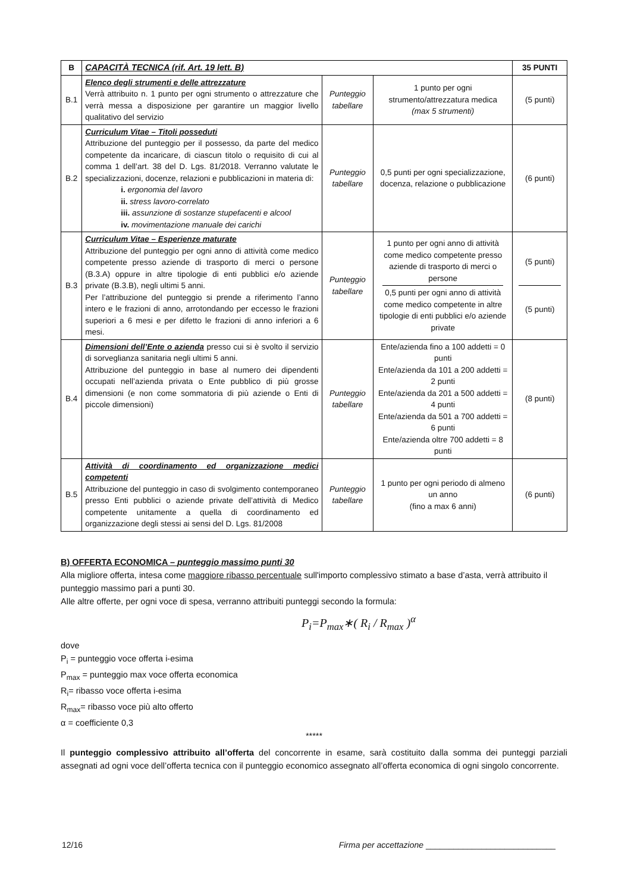| B | CAPACITÀ TECNICA (rif. Art. 19 lett. B) | | | 35 PUNTI |
| B.1 | Elenco degli strumenti e delle attrezzature Verrà attribuito n. 1 punto per ogni strumento o attrezzature che verrà messa a disposizione per garantire un maggior livello qualitativo del servizio | Punteggio tabellare | 1 punto per ogni strumento/attrezzatura medica (max 5 strumenti) | (5 punti) |
| B.2 | Curriculum Vitae – Titoli posseduti Attribuzione del punteggio per il possesso, da parte del medico competente da incaricare, di ciascun titolo o requisito di cui al comma 1 dell’art. 38 del D. Lgs. 81/2018. Verranno valutate le specializzazioni, docenze, relazioni e pubblicazioni in materia di: i. ergonomia del lavoro ii. stress lavoro-correlato iii. assunzione di sostanze stupefacenti e alcool iv. movimentazione manuale dei carichi | Punteggio tabellare | 0,5 punti per ogni specializzazione, docenza, relazione o pubblicazione | (6 punti) |
| B.3 | Curriculum Vitae – Esperienze maturate Attribuzione del punteggio per ogni anno di attività come medico competente presso aziende di trasporto di merci o persone (B.3.A) oppure in altre tipologie di enti pubblici e/o aziende private (B.3.B), negli ultimi 5 anni. Per l’attribuzione del punteggio si prende a riferimento l’anno intero e le frazioni di anno, arrotondando per eccesso le frazioni superiori a 6 mesi e per difetto le frazioni di anno inferiori a 6 mesi. | Punteggio tabellare | 1 punto per ogni anno di attività come medico competente presso aziende di trasporto di merci o persone 0,5 punti per ogni anno di attività come medico competente in altre tipologie di enti pubblici e/o aziende private | (5 punti) (5 punti) |
| B.4 | Dimensioni dell’Ente o azienda presso cui si è svolto il servizio di sorveglianza sanitaria negli ultimi 5 anni. Attribuzione del punteggio in base al numero dei dipendenti occupati nell’azienda privata o Ente pubblico di più grosse dimensioni (e non come sommatoria di più aziende o Enti di piccole dimensioni) | Punteggio tabellare | Ente/azienda fino a 100 addetti = 0 punti Ente/azienda da 101 a 200 addetti = 2 punti Ente/azienda da 201 a 500 addetti = 4 punti Ente/azienda da 501 a 700 addetti = 6 punti Ente/azienda oltre 700 addetti = 8 punti | (8 punti) |
| B.5 | Attività di coordinamento ed organizzazione medici competenti Attribuzione del punteggio in caso di svolgimento contemporaneo presso Enti pubblici o aziende private dell’attività di Medico competente unitamente a quella di coordinamento ed organizzazione degli stessi ai sensi del D. Lgs. 81/2008 | Punteggio tabellare | 1 punto per ogni periodo di almeno un anno (fino a max 6 anni) | (6 punti) |
B) OFFERTA ECONOMICA – punteggio massimo punti 30
Alla migliore offerta, intesa come maggiore ribasso percentuale sull'importo complessivo stimato a base d’asta, verrà attribuito il punteggio massimo pari a punti 30.
Alle altre offerte, per ogni voce di spesa, verranno attribuiti punteggi secondo la formula:
P<sub>i</sub>=P<sub>max</sub>∗( R<sub>i</sub> / R<sub>max</sub> )<sup>α</sup>
dove
P<sub>i</sub> = punteggio voce offerta i-esima
P<sub>max</sub> = punteggio max voce offerta economica
R<sub>i</sub>= ribasso voce offerta i-esima
R<sub>max</sub>= ribasso voce più alto offerto
α = coefficiente 0,3
*****
Il punteggio complessivo attribuito all’offerta del concorrente in esame, sarà costituito dalla somma dei punteggi parziali assegnati ad ogni voce dell’offerta tecnica con il punteggio economico assegnato all’offerta economica di ogni singolo concorrente.
12/16 Firma per accettazione ____________________________